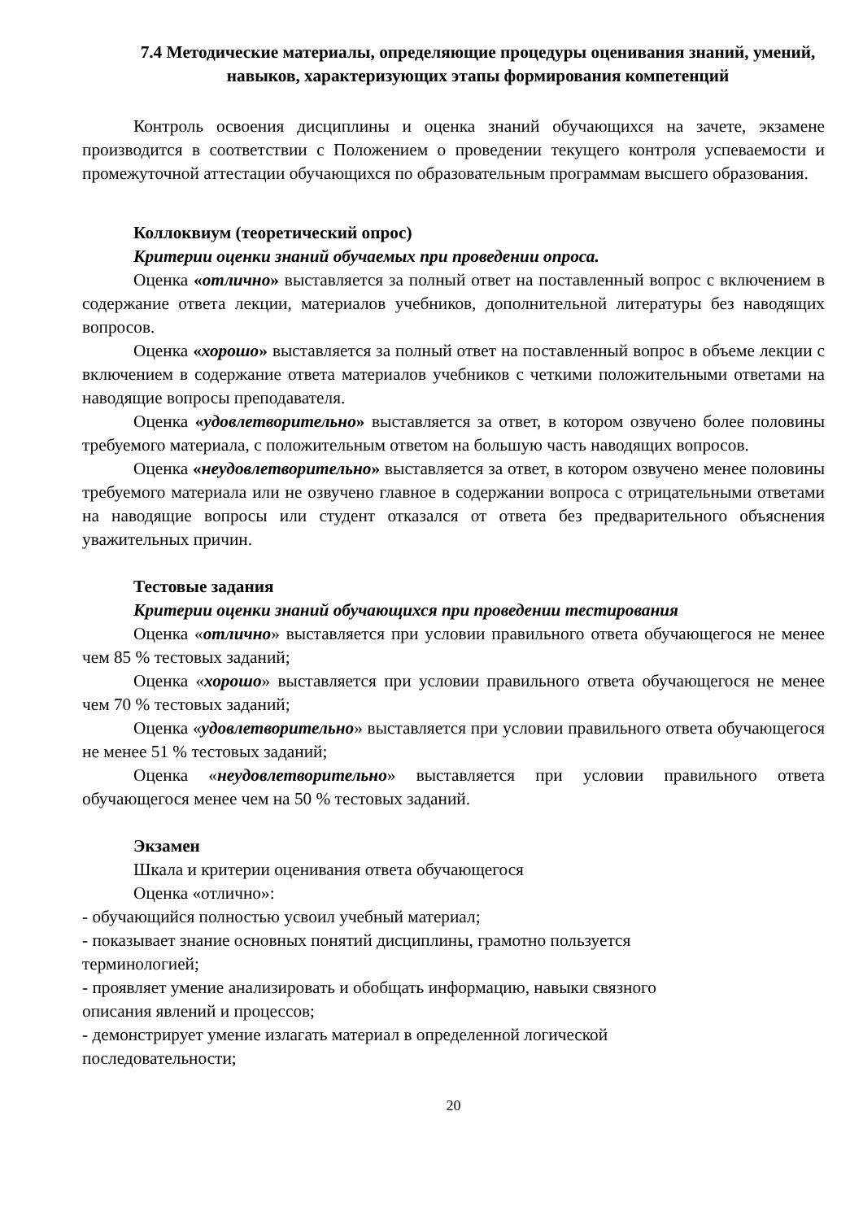7.4 Методические материалы, определяющие процедуры оценивания знаний, умений, навыков, характеризующих этапы формирования компетенций
Контроль освоения дисциплины и оценка знаний обучающихся на зачете, экзамене производится в соответствии с Положением о проведении текущего контроля успеваемости и промежуточной аттестации обучающихся по образовательным программам высшего образования.
Коллоквиум (теоретический опрос)
Критерии оценки знаний обучаемых при проведении опроса.
Оценка «отлично» выставляется за полный ответ на поставленный вопрос с включением в содержание ответа лекции, материалов учебников, дополнительной литературы без наводящих вопросов.
Оценка «хорошо» выставляется за полный ответ на поставленный вопрос в объеме лекции с включением в содержание ответа материалов учебников с четкими положительными ответами на наводящие вопросы преподавателя.
Оценка «удовлетворительно» выставляется за ответ, в котором озвучено более половины требуемого материала, с положительным ответом на большую часть наводящих вопросов.
Оценка «неудовлетворительно» выставляется за ответ, в котором озвучено менее половины требуемого материала или не озвучено главное в содержании вопроса с отрицательными ответами на наводящие вопросы или студент отказался от ответа без предварительного объяснения уважительных причин.
Тестовые задания
Критерии оценки знаний обучающихся при проведении тестирования
Оценка «отлично» выставляется при условии правильного ответа обучающегося не менее чем 85 % тестовых заданий;
Оценка «хорошо» выставляется при условии правильного ответа обучающегося не менее чем 70 % тестовых заданий;
Оценка «удовлетворительно» выставляется при условии правильного ответа обучающегося не менее 51 % тестовых заданий;
Оценка «неудовлетворительно» выставляется при условии правильного ответа обучающегося менее чем на 50 % тестовых заданий.
Экзамен
Шкала и критерии оценивания ответа обучающегося
Оценка «отлично»:
- обучающийся полностью усвоил учебный материал;
- показывает знание основных понятий дисциплины, грамотно пользуется
терминологией;
- проявляет умение анализировать и обобщать информацию, навыки связного
описания явлений и процессов;
- демонстрирует умение излагать материал в определенной логической
последовательности;
20